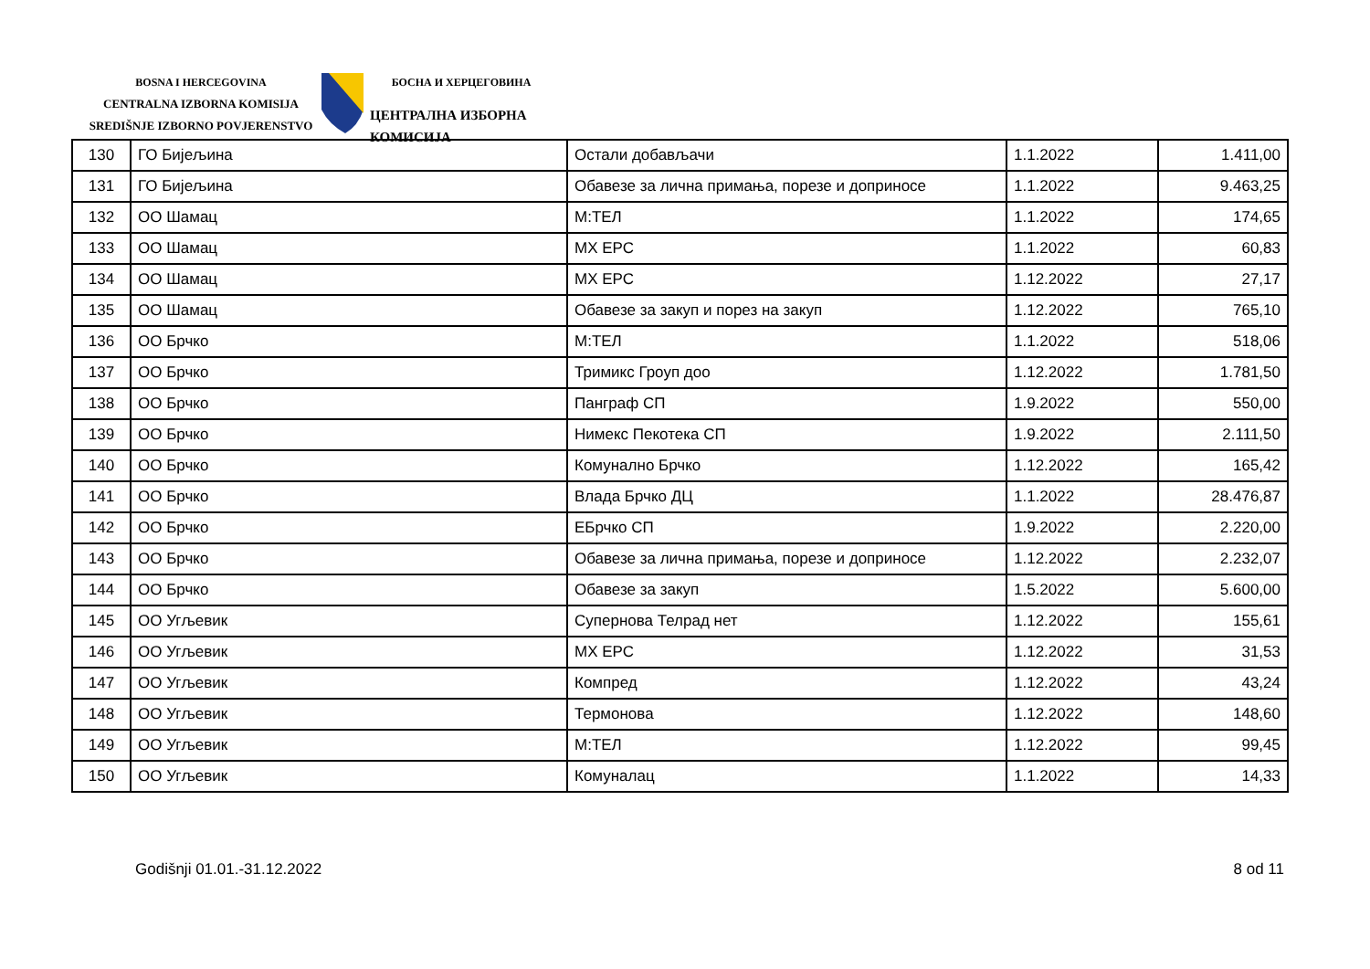BOSNA I HERCEGOVINA
CENTRALNA IZBORNA KOMISIJA
SREDIŠNJE IZBORNO POVJERENSTVO
БОСНА И ХЕРЦЕГОВИНА
ЦЕНТРАЛНА ИЗБОРНА КОМИСИЈА
| 130 | ГО Бијељина | Остали добављачи | 1.1.2022 | 1.411,00 |
| 131 | ГО Бијељина | Обавезе за лична примања, порезе и доприносе | 1.1.2022 | 9.463,25 |
| 132 | ОО Шамац | М:ТЕЛ | 1.1.2022 | 174,65 |
| 133 | ОО Шамац | МХ ЕРС | 1.1.2022 | 60,83 |
| 134 | ОО Шамац | МХ ЕРС | 1.12.2022 | 27,17 |
| 135 | ОО Шамац | Обавезе за закуп и порез на закуп | 1.12.2022 | 765,10 |
| 136 | ОО Брчко | М:ТЕЛ | 1.1.2022 | 518,06 |
| 137 | ОО Брчко | Тримикс Гроуп доо | 1.12.2022 | 1.781,50 |
| 138 | ОО Брчко | Панграф СП | 1.9.2022 | 550,00 |
| 139 | ОО Брчко | Нимекс Пекотека СП | 1.9.2022 | 2.111,50 |
| 140 | ОО Брчко | Комунално Брчко | 1.12.2022 | 165,42 |
| 141 | ОО Брчко | Влада Брчко ДЦ | 1.1.2022 | 28.476,87 |
| 142 | ОО Брчко | ЕБрчко СП | 1.9.2022 | 2.220,00 |
| 143 | ОО Брчко | Обавезе за лична примања, порезе и доприносе | 1.12.2022 | 2.232,07 |
| 144 | ОО Брчко | Обавезе за закуп | 1.5.2022 | 5.600,00 |
| 145 | ОО Угљевик | Супернова Телрад нет | 1.12.2022 | 155,61 |
| 146 | ОО Угљевик | МХ ЕРС | 1.12.2022 | 31,53 |
| 147 | ОО Угљевик | Компред | 1.12.2022 | 43,24 |
| 148 | ОО Угљевик | Термонова | 1.12.2022 | 148,60 |
| 149 | ОО Угљевик | М:ТЕЛ | 1.12.2022 | 99,45 |
| 150 | ОО Угљевик | Комуналац | 1.1.2022 | 14,33 |
Godišnji 01.01.-31.12.2022 8 od 11